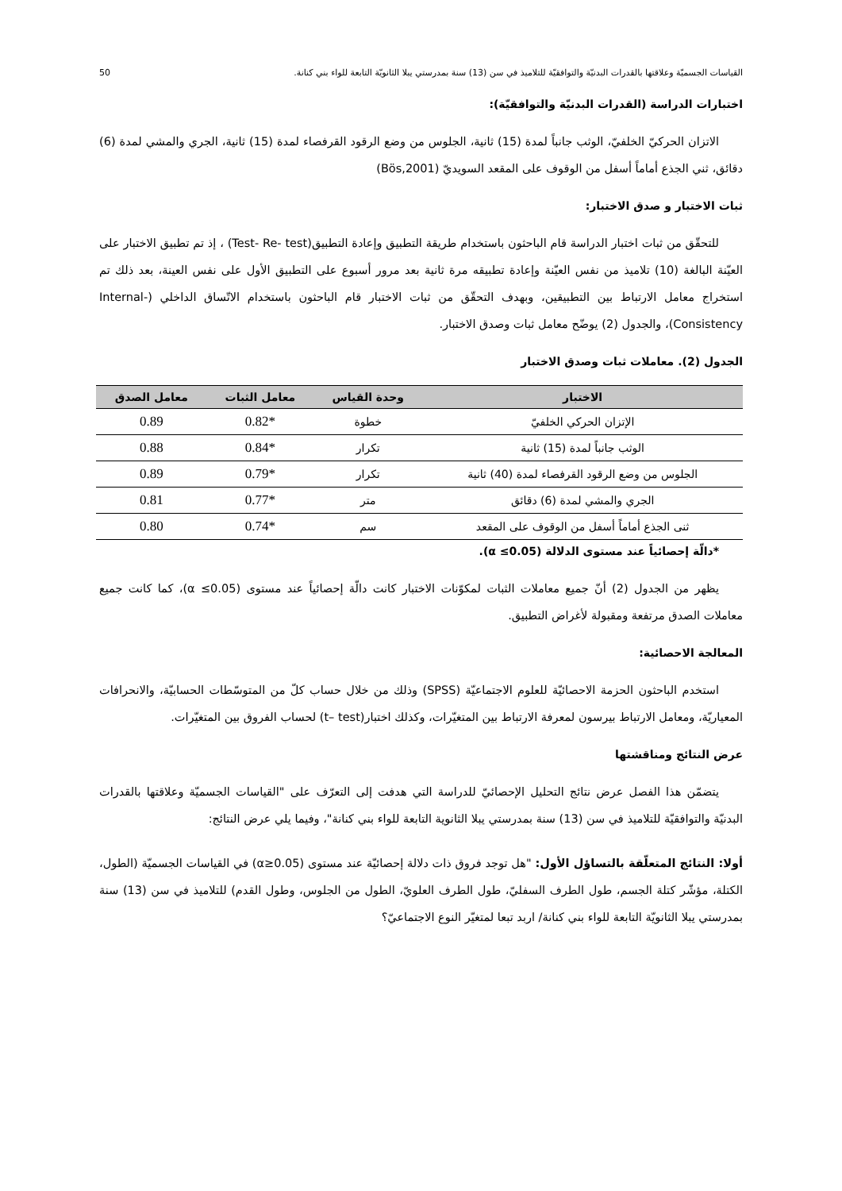القياسات الجسميّة وعلاقتها بالقدرات البدنيّة والتوافقيّة للتلاميذ في سن (13) سنة بمدرستي يبلا الثانويّة التابعة للواء بني كنانة. 50
اختبارات الدراسة (القدرات البدنيّة والتوافقيّة):
الاتزان الحركيّ الخلفيّ، الوثب جانباً لمدة (15) ثانية، الجلوس من وضع الرقود القرفصاء لمدة (15) ثانية، الجري والمشي لمدة (6) دقائق، ثني الجذع أماماً أسفل من الوقوف على المقعد السويديّ (Bös,2001)
ثبات الاختبار و صدق الاختبار:
للتحقّق من ثبات اختبار الدراسة قام الباحثون باستخدام طريقة التطبيق وإعادة التطبيق(Test- Re- test) ، إذ تم تطبيق الاختبار على العيّنة البالغة (10) تلاميذ من نفس العيّنة وإعادة تطبيقه مرة ثانية بعد مرور أسبوع على التطبيق الأول على نفس العينة، بعد ذلك تم استخراج معامل الارتباط بين التطبيقين، وبهدف التحقّق من ثبات الاختبار قام الباحثون باستخدام الاتّساق الداخلي (Internal-Consistency)، والجدول (2) يوضّح معامل ثبات وصدق الاختبار.
الجدول (2). معاملات ثبات وصدق الاختبار
| الاختبار | وحدة القياس | معامل الثبات | معامل الصدق |
| --- | --- | --- | --- |
| الإتزان الحركي الخلفيّ | خطوة | *0.82 | 0.89 |
| الوثب جانباً لمدة (15) ثانية | تكرار | *0.84 | 0.88 |
| الجلوس من وضع الرقود القرفصاء لمدة (40) ثانية | تكرار | *0.79 | 0.89 |
| الجري والمشي لمدة (6) دقائق | متر | *0.77 | 0.81 |
| ثنى الجذع أماماً أسفل من الوقوف على المقعد | سم | *0.74 | 0.80 |
*دالّة إحصائياً عند مستوى الدلالة (0.05≥ α).
يظهر من الجدول (2) أنّ جميع معاملات الثبات لمكوّنات الاختبار كانت دالّة إحصائياً عند مستوى (0.05≥ α)، كما كانت جميع معاملات الصدق مرتفعة ومقبولة لأغراض التطبيق.
المعالجة الاحصائية:
استخدم الباحثون الحزمة الاحصائيّة للعلوم الاجتماعيّة (SPSS) وذلك من خلال حساب كلّ من المتوسّطات الحسابيّة، والانحرافات المعياريّة، ومعامل الارتباط بيرسون لمعرفة الارتباط بين المتغيّرات، وكذلك اختبار(t– test) لحساب الفروق بين المتغيّرات.
عرض النتائج ومناقشتها
يتضمّن هذا الفصل عرض نتائج التحليل الإحصائيّ للدراسة التي هدفت إلى التعرّف على "القياسات الجسميّة وعلاقتها بالقدرات البدنيّة والتوافقيّة للتلاميذ في سن (13) سنة بمدرستي يبلا الثانوية التابعة للواء بني كنانة"، وفيما يلي عرض النتائج:
أولا: النتائج المتعلّقة بالتساؤل الأول: "هل توجد فروق ذات دلالة إحصائيّة عند مستوى (α≥0.05) في القياسات الجسميّة (الطول، الكتلة، مؤشّر كتلة الجسم، طول الطرف السفليّ، طول الطرف العلويّ، الطول من الجلوس، وطول القدم) للتلاميذ في سن (13) سنة بمدرستي يبلا الثانويّة التابعة للواء بني كنانة/ اربد تبعا لمتغيّر النوع الاجتماعيّ؟